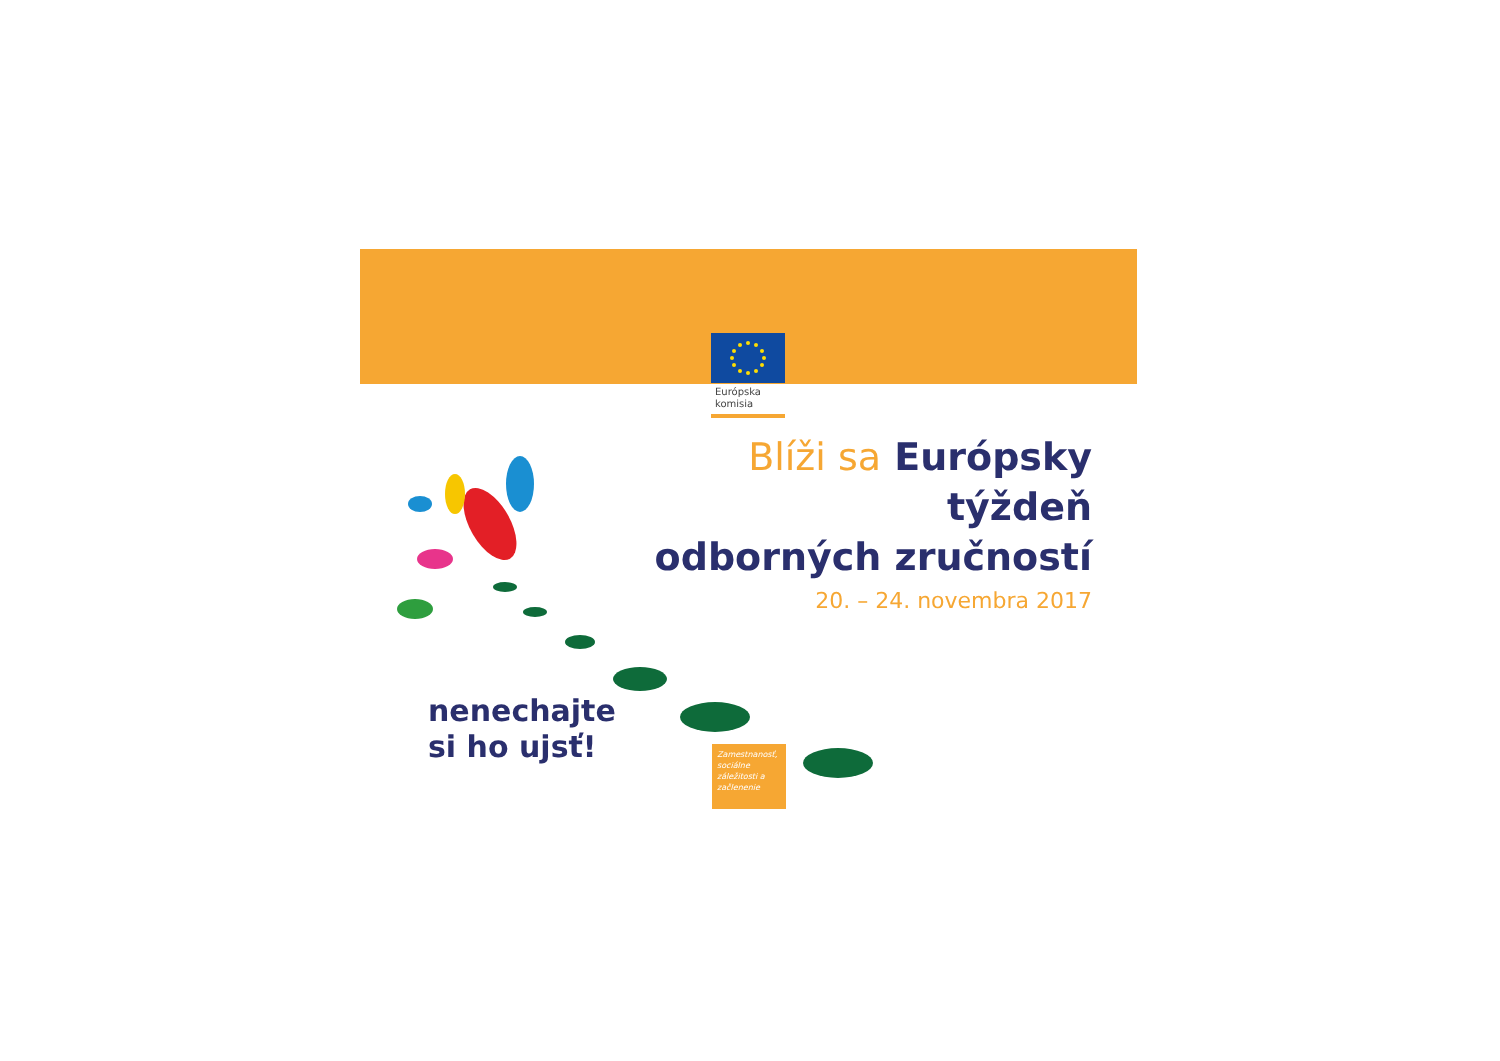Európska
komisia
Blíži sa Európsky týždeň
odborných zručností
20. – 24. novembra 2017
nenechajte
si ho ujsť!
Zamestnanosť, sociálne záležitosti a začlenenie